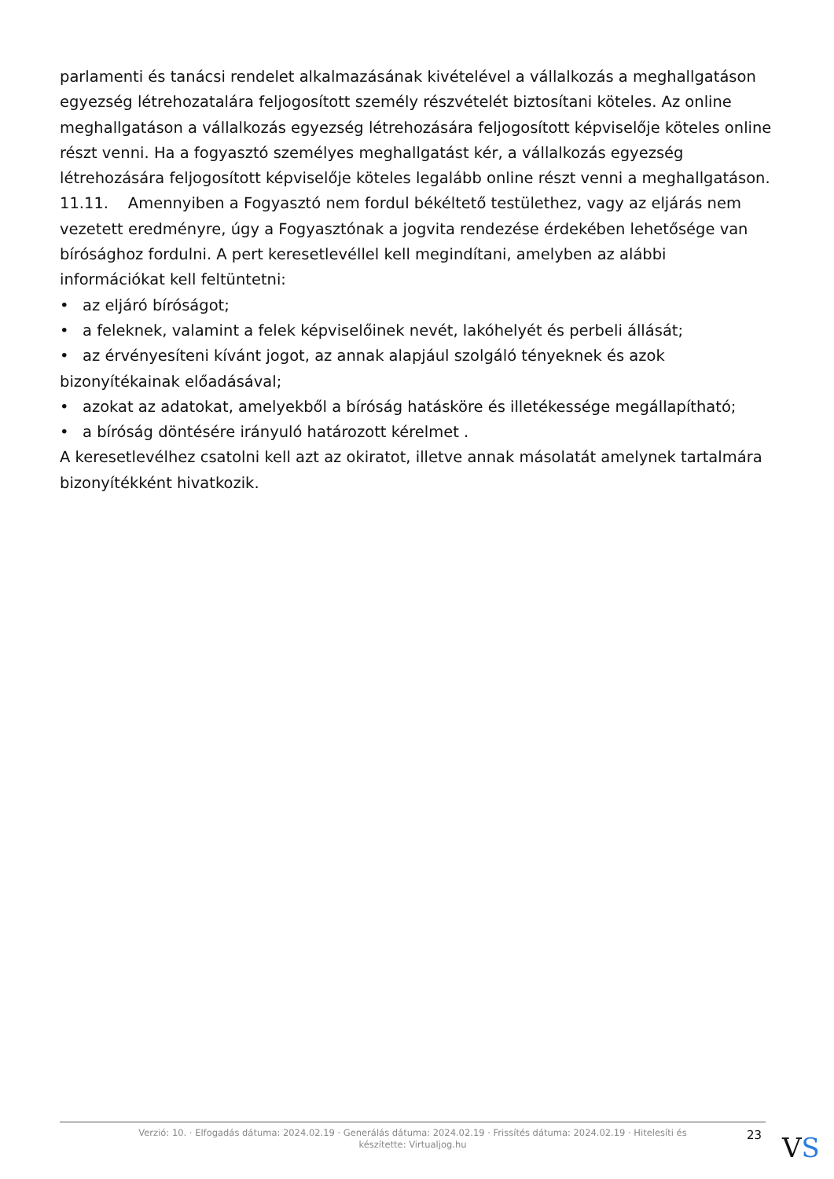parlamenti és tanácsi rendelet alkalmazásának kivételével a vállalkozás a meghallgatáson egyezség létrehozatalára feljogosított személy részvételét biztosítani köteles. Az online meghallgatáson a vállalkozás egyezség létrehozására feljogosított képviselője köteles online részt venni. Ha a fogyasztó személyes meghallgatást kér, a vállalkozás egyezség létrehozására feljogosított képviselője köteles legalább online részt venni a meghallgatáson.
11.11. Amennyiben a Fogyasztó nem fordul békéltető testülethez, vagy az eljárás nem vezetett eredményre, úgy a Fogyasztónak a jogvita rendezése érdekében lehetősége van bírósághoz fordulni. A pert keresetlevéllel kell megindítani, amelyben az alábbi információkat kell feltüntetni:
• az eljáró bíróságot;
• a feleknek, valamint a felek képviselőinek nevét, lakóhelyét és perbeli állását;
• az érvényesíteni kívánt jogot, az annak alapjául szolgáló tényeknek és azok bizonyítékainak előadásával;
• azokat az adatokat, amelyekből a bíróság hatásköre és illetékessége megállapítható;
• a bíróság döntésére irányuló határozott kérelmet .
A keresetlevélhez csatolni kell azt az okiratot, illetve annak másolatát amelynek tartalmára bizonyítékként hivatkozik.
Verzió: 10. · Elfogadás dátuma: 2024.02.19 · Generálás dátuma: 2024.02.19 · Frissítés dátuma: 2024.02.19 · Hitelesíti és készítette: Virtualjog.hu
23 VS